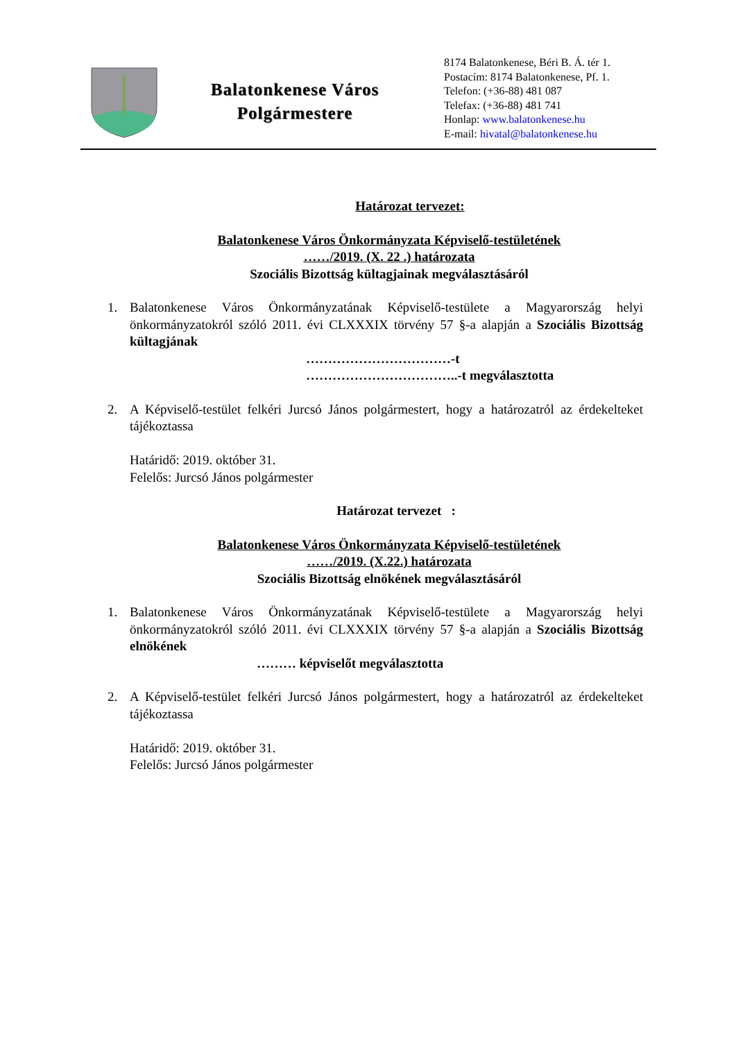Balatonkenese Város
Polgármestere
8174 Balatonkenese, Béri B. Á. tér 1.
Postacím: 8174 Balatonkenese, Pf. 1.
Telefon: (+36-88) 481 087
Telefax: (+36-88) 481 741
Honlap: www.balatonkenese.hu
E-mail: hivatal@balatonkenese.hu
Határozat tervezet:
Balatonkenese Város Önkormányzata Képviselő-testületének
……/2019. (X. 22 .) határozata
Szociális Bizottság kültagjainak megválasztásáról
1. Balatonkenese Város Önkormányzatának Képviselő-testülete a Magyarország helyi önkormányzatokról szóló 2011. évi CLXXXIX törvény 57 §-a alapján a Szociális Bizottság kültagjának
……………………………-t
……………………………..-t megválasztotta
2. A Képviselő-testület felkéri Jurcsó János polgármestert, hogy a határozatról az érdekelteket tájékoztassa
Határidő: 2019. október 31.
Felelős: Jurcsó János polgármester
Határozat tervezet :
Balatonkenese Város Önkormányzata Képviselő-testületének
……/2019. (X.22.) határozata
Szociális Bizottság elnökének megválasztásáról
1. Balatonkenese Város Önkormányzatának Képviselő-testülete a Magyarország helyi önkormányzatokról szóló 2011. évi CLXXXIX törvény 57 §-a alapján a Szociális Bizottság elnökének
……… képviselőt megválasztotta
2. A Képviselő-testület felkéri Jurcsó János polgármestert, hogy a határozatról az érdekelteket tájékoztassa
Határidő: 2019. október 31.
Felelős: Jurcsó János polgármester